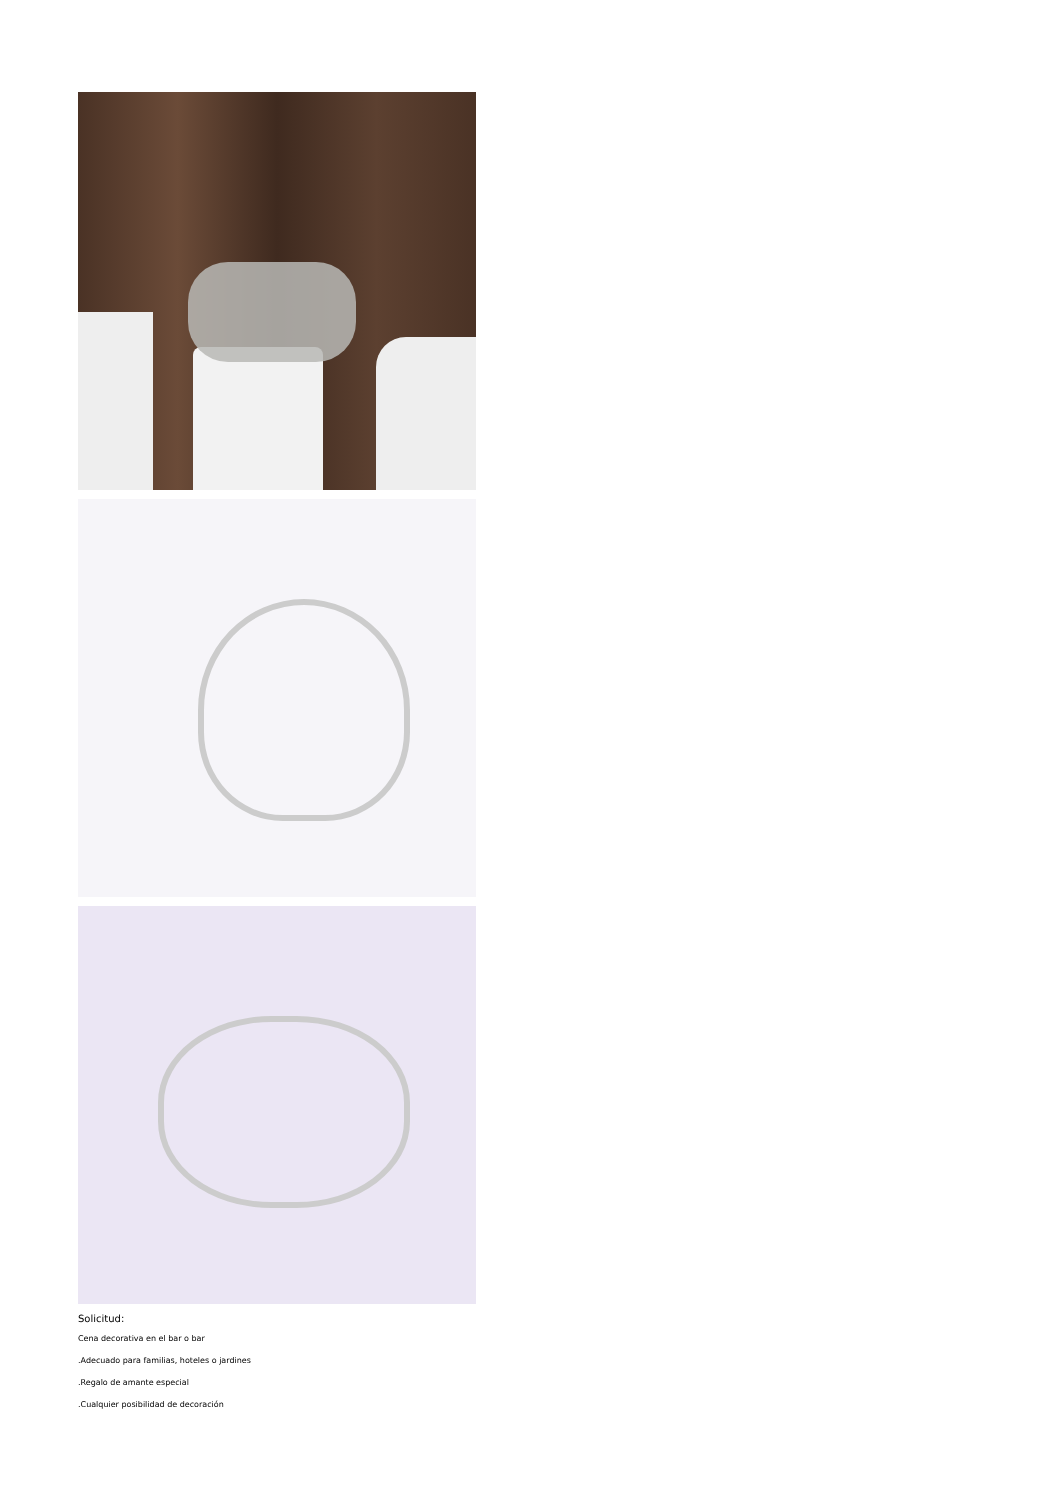Solicitud:
Cena decorativa en el bar o bar
.Adecuado para familias, hoteles o jardines
.Regalo de amante especial
.Cualquier posibilidad de decoración